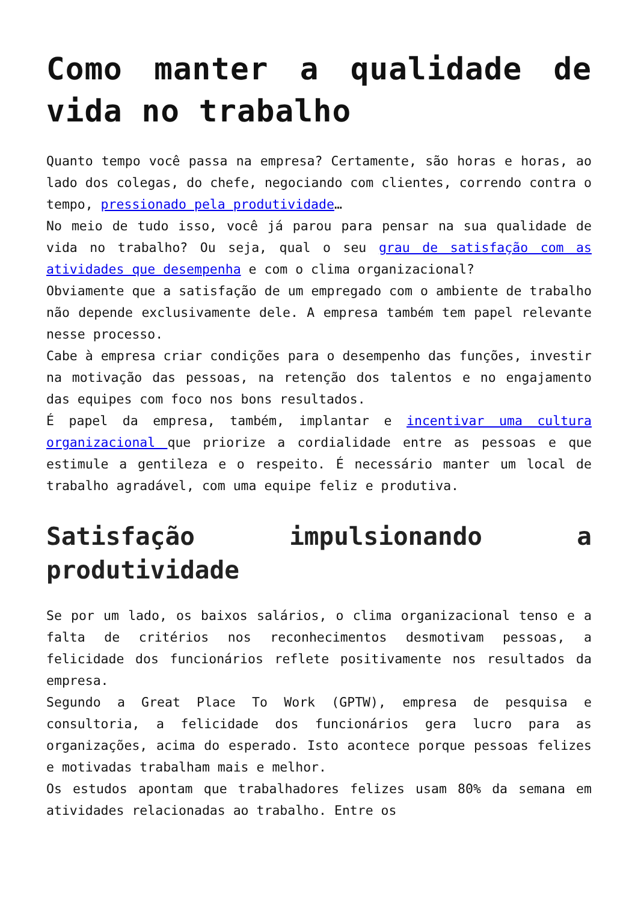Como manter a qualidade de vida no trabalho
Quanto tempo você passa na empresa? Certamente, são horas e horas, ao lado dos colegas, do chefe, negociando com clientes, correndo contra o tempo, pressionado pela produtividade…
No meio de tudo isso, você já parou para pensar na sua qualidade de vida no trabalho? Ou seja, qual o seu grau de satisfação com as atividades que desempenha e com o clima organizacional?
Obviamente que a satisfação de um empregado com o ambiente de trabalho não depende exclusivamente dele. A empresa também tem papel relevante nesse processo.
Cabe à empresa criar condições para o desempenho das funções, investir na motivação das pessoas, na retenção dos talentos e no engajamento das equipes com foco nos bons resultados.
É papel da empresa, também, implantar e incentivar uma cultura organizacional que priorize a cordialidade entre as pessoas e que estimule a gentileza e o respeito. É necessário manter um local de trabalho agradável, com uma equipe feliz e produtiva.
Satisfação impulsionando a produtividade
Se por um lado, os baixos salários, o clima organizacional tenso e a falta de critérios nos reconhecimentos desmotivam pessoas, a felicidade dos funcionários reflete positivamente nos resultados da empresa.
Segundo a Great Place To Work (GPTW), empresa de pesquisa e consultoria, a felicidade dos funcionários gera lucro para as organizações, acima do esperado. Isto acontece porque pessoas felizes e motivadas trabalham mais e melhor.
Os estudos apontam que trabalhadores felizes usam 80% da semana em atividades relacionadas ao trabalho. Entre os